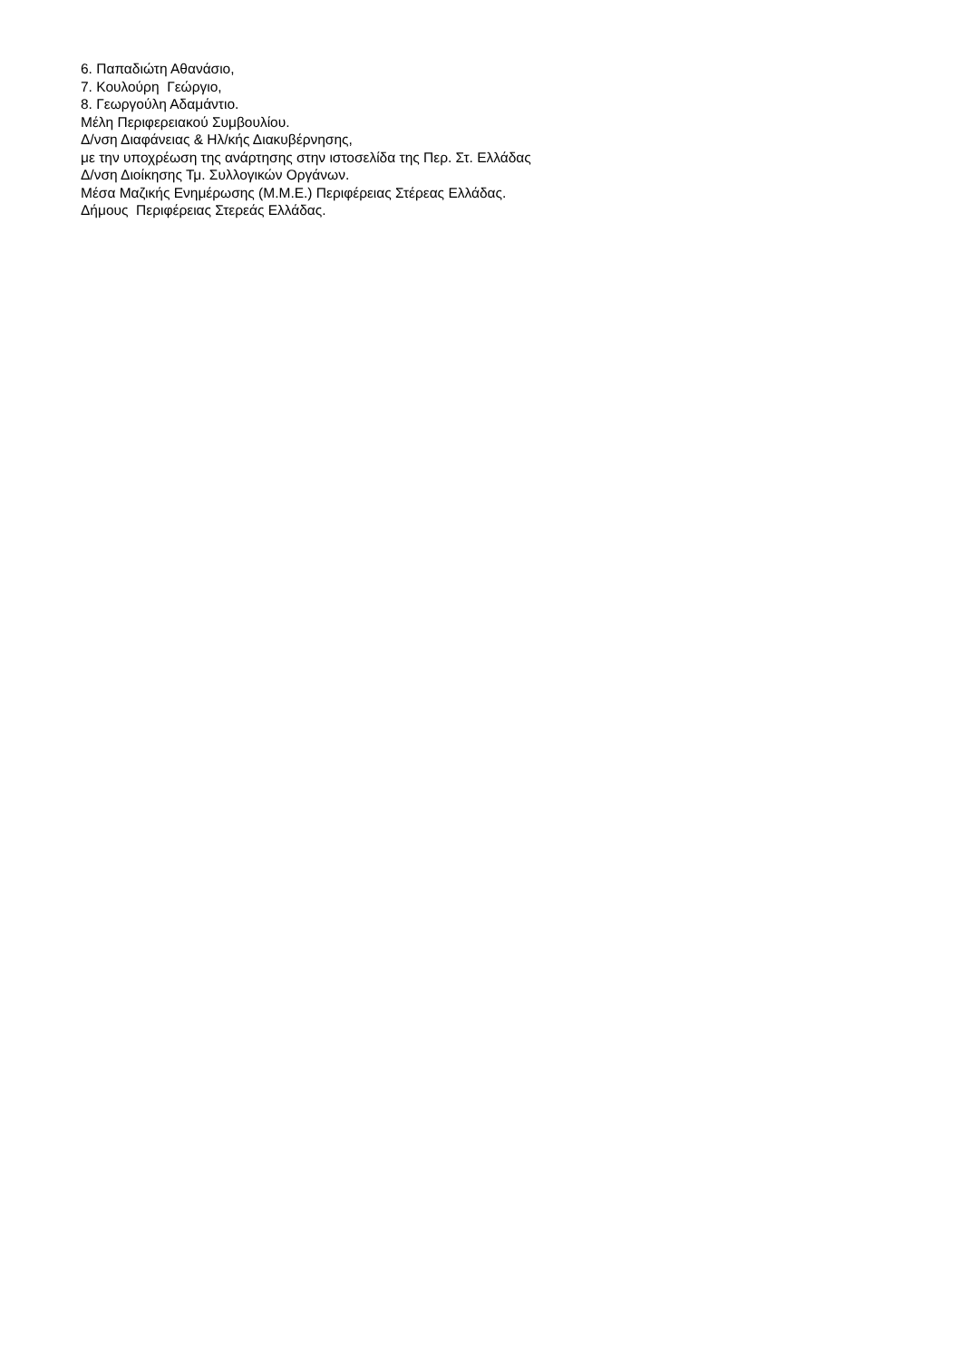6. Παπαδιώτη Αθανάσιο,
7. Κουλούρη Γεώργιο,
8. Γεωργούλη Αδαμάντιο.
Μέλη Περιφερειακού Συμβουλίου.
Δ/νση Διαφάνειας & Ηλ/κής Διακυβέρνησης,
με την υποχρέωση της ανάρτησης στην ιστοσελίδα της Περ. Στ. Ελλάδας
Δ/νση Διοίκησης Τμ. Συλλογικών Οργάνων.
Μέσα Μαζικής Ενημέρωσης (Μ.Μ.Ε.) Περιφέρειας Στέρεας Ελλάδας.
Δήμους Περιφέρειας Στερεάς Ελλάδας.